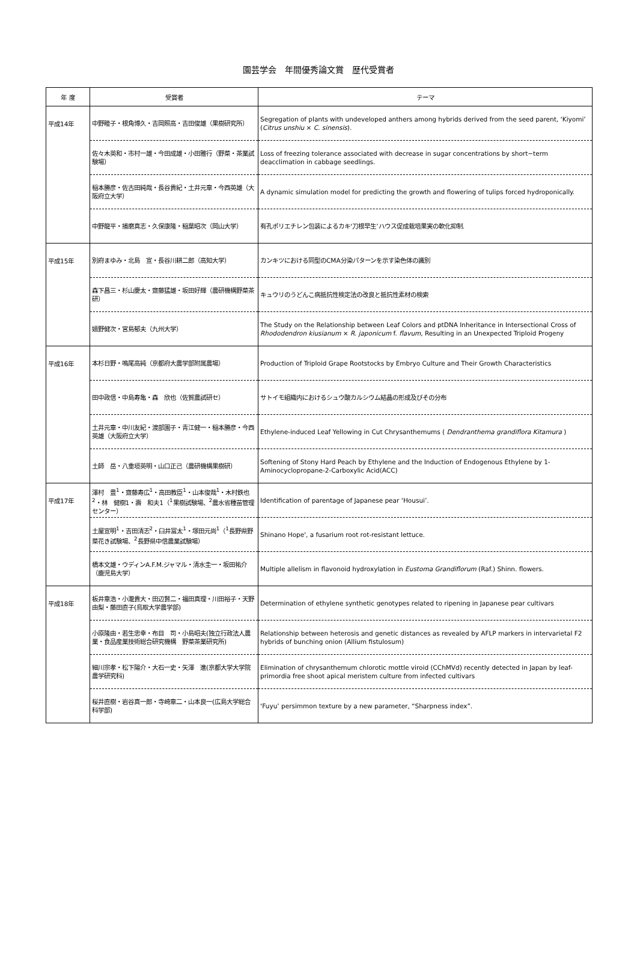園芸学会　年間優秀論文賞　歴代受賞者
| 年 度 | 受賞者 | テーマ |
| --- | --- | --- |
| 平成14年 | 中野睦子・根角博久・吉岡照高・吉田俊雄（果樹研究所） | Segregation of plants with undeveloped anthers among hybrids derived from the seed parent, ‘Kiyomi’ ( Citrus unshiu × C. sinensis ). |
| | 佐々木英和・市村一雄・今田成雄・小田雅行（野菜・茶業試験場） | Loss of freezing tolerance associated with decrease in sugar concentrations by short−term deacclimation in cabbage seedlings. |
| | 稲本勝彦・佐古田純哉・長谷貴紀・土井元章・今西英雄（大阪府立大学） | A dynamic simulation model for predicting the growth and flowering of tulips forced hydroponically. |
| | 中野龍平・播磨真志・久保康隆・稲葉昭次（岡山大学） | 有孔ポリエチレン包装によるカキ‘刀根早生’ハウス促成栽培果実の軟化抑制. |
| 平成15年 | 別府まゆみ・北島 宣・長谷川耕二郎（高知大学） | カンキツにおける同型のCMA分染パターンを示す染色体の識別 |
| | 森下昌三・杉山慶太・齋藤猛雄・坂田好輝（農研機構野菜茶研） | キュウリのうどんこ病抵抗性検定法の改良と抵抗性素材の検索 |
| | 嬉野健次・宮島郁夫（九州大学） | The Study on the Relationship between Leaf Colors and ptDNA Inheritance in Intersectional Cross of Rhododendron kiusianum × R. japonicum f. flavum , Resulting in an Unexpected Triploid Progeny |
| 平成16年 | 本杉日野・鳴尾高純（京都府大農学部附属農場） | Production of Triploid Grape Rootstocks by Embryo Culture and Their Growth Characteristics |
| | 田中政信・中島寿亀・森 欣也（佐賀農試研セ） | サトイモ組織内におけるシュウ酸カルシウム結晶の形成及びその分布 |
| | 土井元章・中川友紀・渡部園子・青江健一・稲本勝彦・今西英雄（大阪府立大学） | Ethylene-induced Leaf Yellowing in Cut Chrysanthemums ( Dendranthema grandiflora Kitamura ) |
| | 土師 岳・八重垣英明・山口正己（農研機構果樹研） | Softening of Stony Hard Peach by Ethylene and the Induction of Endogenous Ethylene by 1-Aminocyclopropane-2-Carboxylic Acid(ACC) |
| 平成17年 | 澤村 豊<sup>1</sup>・齋藤寿広<sup>1</sup>・高田教臣<sup>1</sup>・山本俊哉<sup>1</sup>・木村鉄也<sup>2</sup>・林 健樹1・壽 和夫1（<sup>1</sup>果樹試験場、<sup>2</sup>農水省種苗管理センター） | Identification of parentage of Japanese pear ‘Housui’. |
| | 土屋宣明<sup>1</sup>・吉田清志<sup>2</sup>・臼井冨太<sup>1</sup>・塚田元尚<sup>1</sup>（<sup>1</sup>長野県野菜花き試験場、<sup>2</sup>長野県中信農業試験場） | Shinano Hope', a fusarium root rot-resistant lettuce. |
| | 橋本文雄・ウディンA.F.M.ジャマル・清水圭一・坂田祐介（鹿児島大学） | Multiple allelism in flavonoid hydroxylation in Eustoma Grandiflorum (Raf.) Shinn. flowers. |
| 平成18年 | 板井章浩・小瀧貴大・田辺賢二・福田真理・川田裕子・天野由梨・藤田直子(鳥取大学農学部) | Determination of ethylene synthetic genotypes related to ripening in Japanese pear cultivars |
| | 小原隆由・若生忠幸・布目 司・小島昭夫(独立行政法人農業・食品産業技術総合研究機構 野菜茶業研究所) | Relationship between heterosis and genetic distances as revealed by AFLP markers in intervarietal F2 hybrids of bunching onion (Allium fistulosum) |
| | 細川宗孝・松下陽介・大石一史・矢澤 進(京都大学大学院農学研究科) | Elimination of chrysanthemum chlorotic mottle viroid (CChMVd) recently detected in Japan by leaf-primordia free shoot apical meristem culture from infected cultivars |
| | 桜井直樹・岩谷真一郎・寺崎章二・山本良一(広島大学総合科学部) | ‘Fuyu’ persimmon texture by a new parameter, “Sharpness index”. |